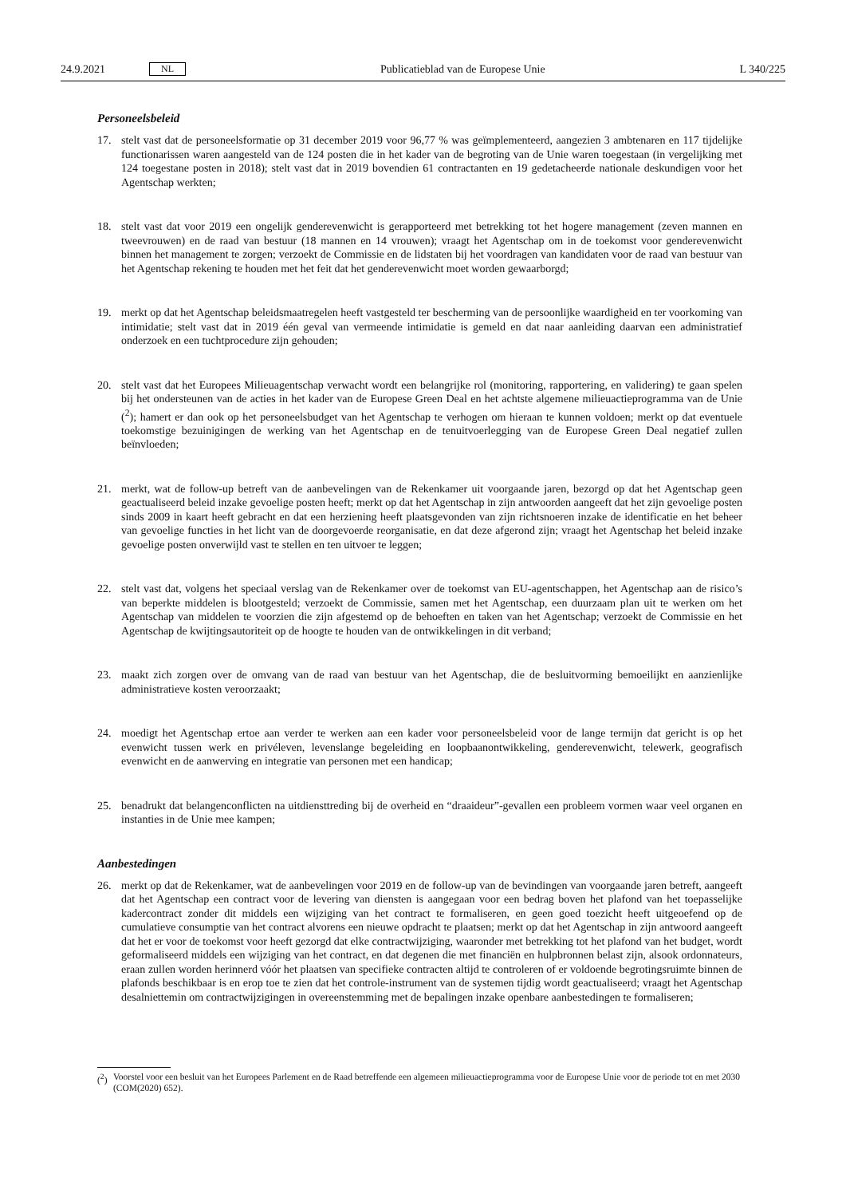24.9.2021 NL
Publicatieblad van de Europese Unie L 340/225
Personeelsbeleid
17. stelt vast dat de personeelsformatie op 31 december 2019 voor 96,77 % was geïmplementeerd, aangezien 3 ambtenaren en 117 tijdelijke functionarissen waren aangesteld van de 124 posten die in het kader van de begroting van de Unie waren toegestaan (in vergelijking met 124 toegestane posten in 2018); stelt vast dat in 2019 bovendien 61 contractanten en 19 gedetacheerde nationale deskundigen voor het Agentschap werkten;
18. stelt vast dat voor 2019 een ongelijk genderevenwicht is gerapporteerd met betrekking tot het hogere management (zeven mannen en tweevrouwen) en de raad van bestuur (18 mannen en 14 vrouwen); vraagt het Agentschap om in de toekomst voor genderevenwicht binnen het management te zorgen; verzoekt de Commissie en de lidstaten bij het voordragen van kandidaten voor de raad van bestuur van het Agentschap rekening te houden met het feit dat het genderevenwicht moet worden gewaarborgd;
19. merkt op dat het Agentschap beleidsmaatregelen heeft vastgesteld ter bescherming van de persoonlijke waardigheid en ter voorkoming van intimidatie; stelt vast dat in 2019 één geval van vermeende intimidatie is gemeld en dat naar aanleiding daarvan een administratief onderzoek en een tuchtprocedure zijn gehouden;
20. stelt vast dat het Europees Milieuagentschap verwacht wordt een belangrijke rol (monitoring, rapportering, en validering) te gaan spelen bij het ondersteunen van de acties in het kader van de Europese Green Deal en het achtste algemene milieuactieprogramma van de Unie (<sup>2</sup>); hamert er dan ook op het personeelsbudget van het Agentschap te verhogen om hieraan te kunnen voldoen; merkt op dat eventuele toekomstige bezuinigingen de werking van het Agentschap en de tenuitvoerlegging van de Europese Green Deal negatief zullen beïnvloeden;
21. merkt, wat de follow-up betreft van de aanbevelingen van de Rekenkamer uit voorgaande jaren, bezorgd op dat het Agentschap geen geactualiseerd beleid inzake gevoelige posten heeft; merkt op dat het Agentschap in zijn antwoorden aangeeft dat het zijn gevoelige posten sinds 2009 in kaart heeft gebracht en dat een herziening heeft plaatsgevonden van zijn richtsnoeren inzake de identificatie en het beheer van gevoelige functies in het licht van de doorgevoerde reorganisatie, en dat deze afgerond zijn; vraagt het Agentschap het beleid inzake gevoelige posten onverwijld vast te stellen en ten uitvoer te leggen;
22. stelt vast dat, volgens het speciaal verslag van de Rekenkamer over de toekomst van EU-agentschappen, het Agentschap aan de risico’s van beperkte middelen is blootgesteld; verzoekt de Commissie, samen met het Agentschap, een duurzaam plan uit te werken om het Agentschap van middelen te voorzien die zijn afgestemd op de behoeften en taken van het Agentschap; verzoekt de Commissie en het Agentschap de kwijtingsautoriteit op de hoogte te houden van de ontwikkelingen in dit verband;
23. maakt zich zorgen over de omvang van de raad van bestuur van het Agentschap, die de besluitvorming bemoeilijkt en aanzienlijke administratieve kosten veroorzaakt;
24. moedigt het Agentschap ertoe aan verder te werken aan een kader voor personeelsbeleid voor de lange termijn dat gericht is op het evenwicht tussen werk en privéleven, levenslange begeleiding en loopbaanontwikkeling, genderevenwicht, telewerk, geografisch evenwicht en de aanwerving en integratie van personen met een handicap;
25. benadrukt dat belangenconflicten na uitdiensttreding bij de overheid en “draaideur”-gevallen een probleem vormen waar veel organen en instanties in de Unie mee kampen;
Aanbestedingen
26. merkt op dat de Rekenkamer, wat de aanbevelingen voor 2019 en de follow-up van de bevindingen van voorgaande jaren betreft, aangeeft dat het Agentschap een contract voor de levering van diensten is aangegaan voor een bedrag boven het plafond van het toepasselijke kadercontract zonder dit middels een wijziging van het contract te formaliseren, en geen goed toezicht heeft uitgeoefend op de cumulatieve consumptie van het contract alvorens een nieuwe opdracht te plaatsen; merkt op dat het Agentschap in zijn antwoord aangeeft dat het er voor de toekomst voor heeft gezorgd dat elke contractwijziging, waaronder met betrekking tot het plafond van het budget, wordt geformaliseerd middels een wijziging van het contract, en dat degenen die met financiën en hulpbronnen belast zijn, alsook ordonnateurs, eraan zullen worden herinnerd vóór het plaatsen van specifieke contracten altijd te controleren of er voldoende begrotingsruimte binnen de plafonds beschikbaar is en erop toe te zien dat het controle-instrument van de systemen tijdig wordt geactualiseerd; vraagt het Agentschap desalniettemin om contractwijzigingen in overeenstemming met de bepalingen inzake openbare aanbestedingen te formaliseren;
(<sup>2</sup>) Voorstel voor een besluit van het Europees Parlement en de Raad betreffende een algemeen milieuactieprogramma voor de Europese Unie voor de periode tot en met 2030 (COM(2020) 652).